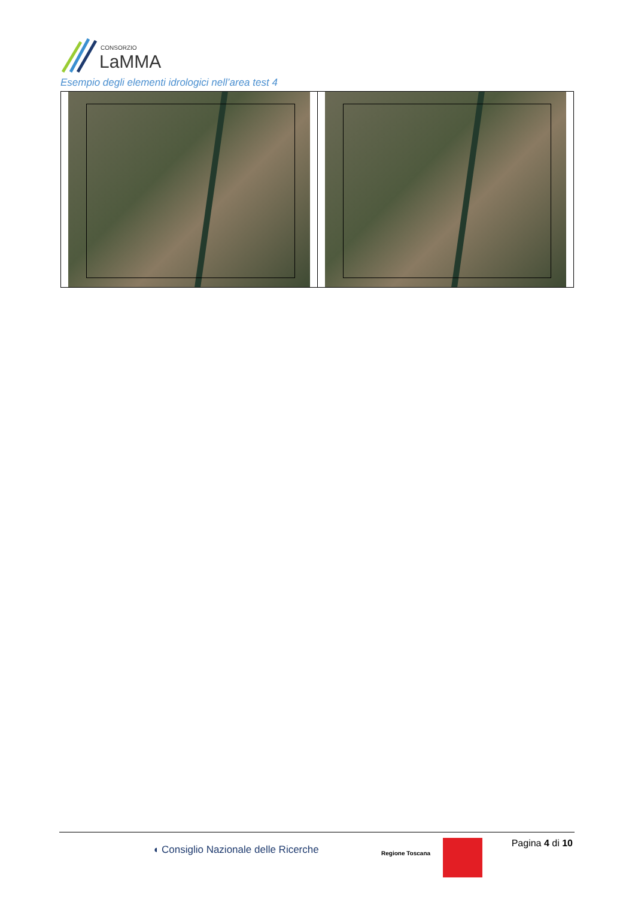CONSORZIO
LaMMA
Esempio degli elementi idrologici nell’area test 4
◖ Consiglio Nazionale delle Ricerche
Regione Toscana
Pagina 4 di 10